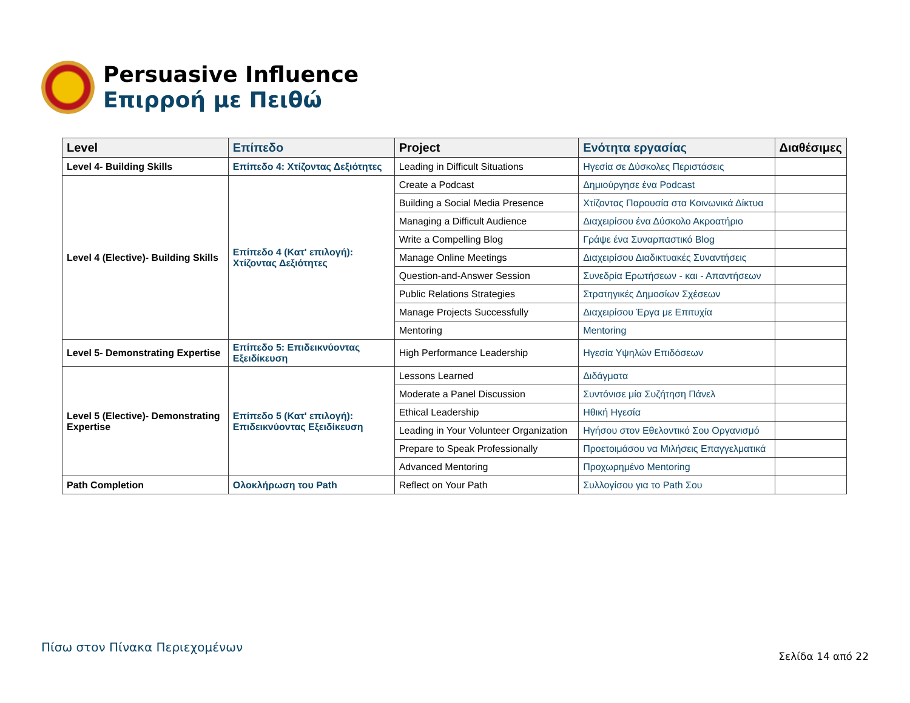Persuasive Influence
Επιρροή με Πειθώ
| Level | Επίπεδο | Project | Ενότητα εργασίας | Διαθέσιμες |
| --- | --- | --- | --- | --- |
| Level 4- Building Skills | Επίπεδο 4: Χτίζοντας Δεξιότητες | Leading in Difficult Situations | Ηγεσία σε Δύσκολες Περιστάσεις | |
| Level 4 (Elective)- Building Skills | Επίπεδο 4 (Κατ' επιλογή): Χτίζοντας Δεξιότητες | Create a Podcast | Δημιούργησε ένα Podcast | |
| | | Building a Social Media Presence | Χτίζοντας Παρουσία στα Κοινωνικά Δίκτυα | |
| | | Managing a Difficult Audience | Διαχειρίσου ένα Δύσκολο Ακροατήριο | |
| | | Write a Compelling Blog | Γράψε ένα Συναρπαστικό Blog | |
| | | Manage Online Meetings | Διαχειρίσου Διαδικτυακές Συναντήσεις | |
| | | Question-and-Answer Session | Συνεδρία Ερωτήσεων - και - Απαντήσεων | |
| | | Public Relations Strategies | Στρατηγικές Δημοσίων Σχέσεων | |
| | | Manage Projects Successfully | Διαχειρίσου Έργα με Επιτυχία | |
| | | Mentoring | Mentoring | |
| Level 5- Demonstrating Expertise | Επίπεδο 5: Επιδεικνύοντας Εξειδίκευση | High Performance Leadership | Ηγεσία Υψηλών Επιδόσεων | |
| Level 5 (Elective)- Demonstrating Expertise | Επίπεδο 5 (Κατ' επιλογή): Επιδεικνύοντας Εξειδίκευση | Lessons Learned | Διδάγματα | |
| | | Moderate a Panel Discussion | Συντόνισε μία Συζήτηση Πάνελ | |
| | | Ethical Leadership | Ηθική Ηγεσία | |
| | | Leading in Your Volunteer Organization | Ηγήσου στον Εθελοντικό Σου Οργανισμό | |
| | | Prepare to Speak Professionally | Προετοιμάσου να Μιλήσεις Επαγγελματικά | |
| | | Advanced Mentoring | Προχωρημένο Mentoring | |
| Path Completion | Ολοκλήρωση του Path | Reflect on Your Path | Συλλογίσου για το Path Σου | |
Πίσω στον Πίνακα Περιεχομένων
Σελίδα 14 από 22